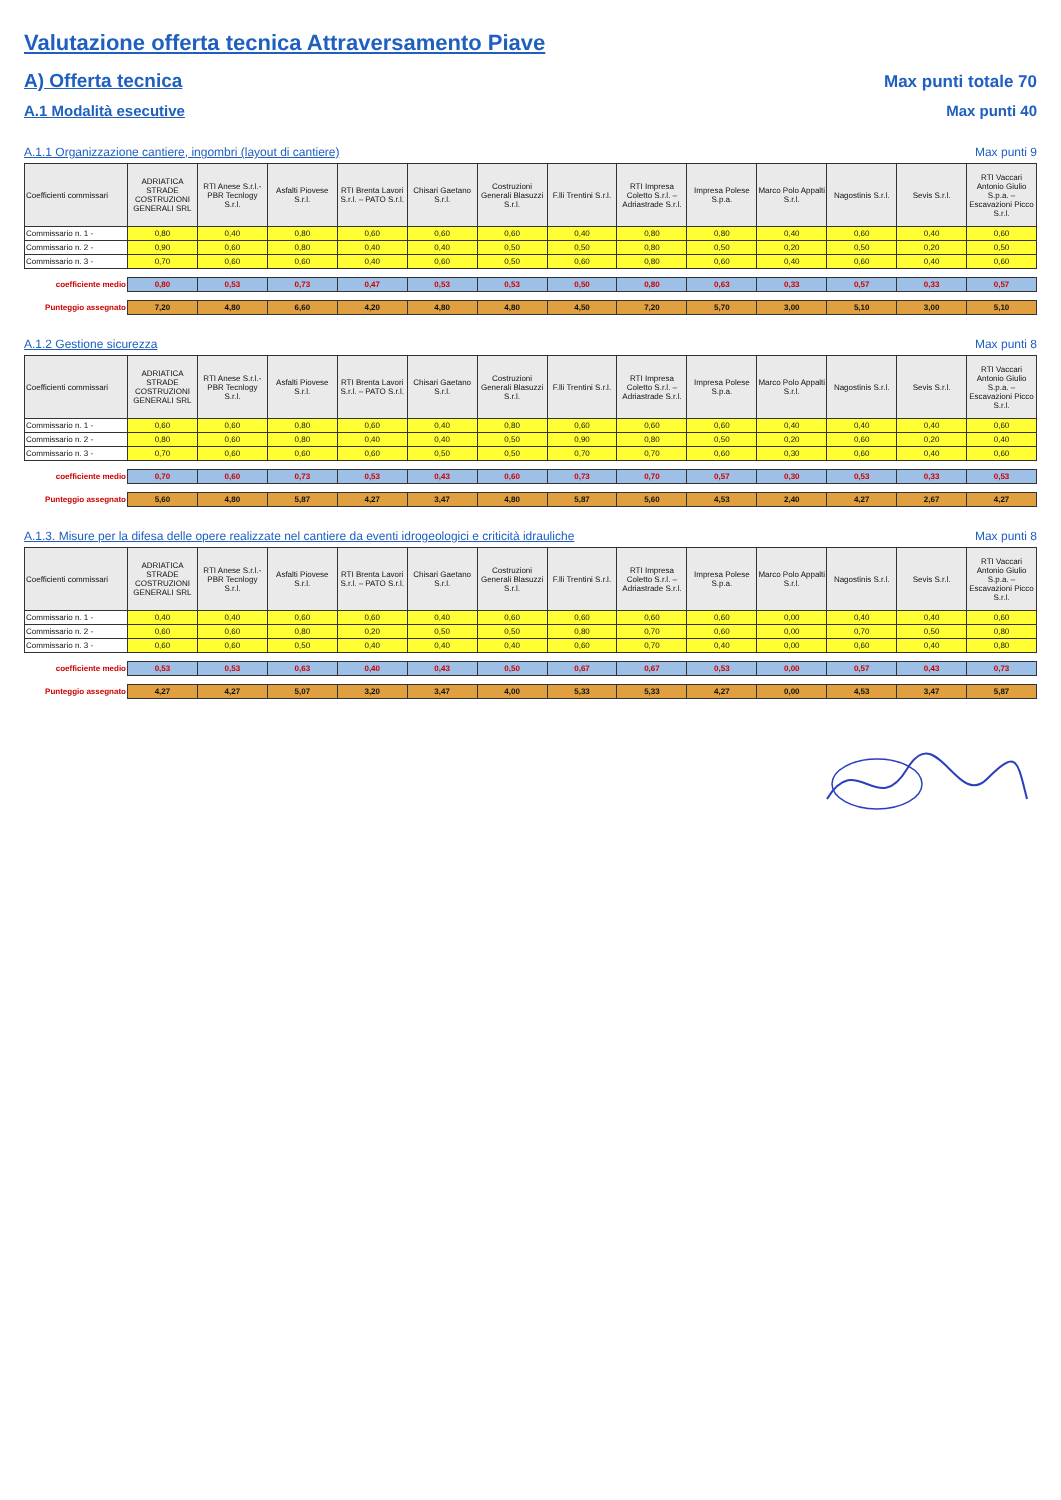Valutazione offerta tecnica Attraversamento Piave
A) Offerta tecnica
Max punti totale 70
A.1 Modalità esecutive
Max punti 40
A.1.1 Organizzazione cantiere, ingombri (layout di cantiere)
Max punti 9
| Coefficienti commissari | ADRIATICA STRADE COSTRUZIONI GENERALI SRL | RTI Anese S.r.l.-PBR Tecnlogy S.r.l. | Asfalti Piovese S.r.l. | RTI Brenta Lavori S.r.l. – PATO S.r.l. | Chisari Gaetano S.r.l. | Costruzioni Generali Blasuzzi S.r.l. | F.lli Trentini S.r.l. | RTI Impresa Coletto S.r.l. – Adriastrade S.r.l. | Impresa Polese S.p.a. | Marco Polo Appalti S.r.l. | Nagostinis S.r.l. | Sevis S.r.l. | RTI Vaccari Antonio Giulio S.p.a. – Escavazioni Picco S.r.l. |
| --- | --- | --- | --- | --- | --- | --- | --- | --- | --- | --- | --- | --- | --- |
| Commissario n. 1 - | 0,80 | 0,40 | 0,80 | 0,60 | 0,60 | 0,60 | 0,40 | 0,80 | 0,80 | 0,40 | 0,60 | 0,40 | 0,60 |
| Commissario n. 2 - | 0,90 | 0,60 | 0,80 | 0,40 | 0,40 | 0,50 | 0,50 | 0,80 | 0,50 | 0,20 | 0,50 | 0,20 | 0,50 |
| Commissario n. 3 - | 0,70 | 0,60 | 0,60 | 0,40 | 0,60 | 0,50 | 0,60 | 0,80 | 0,60 | 0,40 | 0,60 | 0,40 | 0,60 |
| coefficiente medio | 0,80 | 0,53 | 0,73 | 0,47 | 0,53 | 0,53 | 0,50 | 0,80 | 0,63 | 0,33 | 0,57 | 0,33 | 0,57 |
| Punteggio assegnato | 7,20 | 4,80 | 6,60 | 4,20 | 4,80 | 4,80 | 4,50 | 7,20 | 5,70 | 3,00 | 5,10 | 3,00 | 5,10 |
A.1.2 Gestione sicurezza
Max punti 8
| Coefficienti commissari | ADRIATICA STRADE COSTRUZIONI GENERALI SRL | RTI Anese S.r.l.-PBR Tecnlogy S.r.l. | Asfalti Piovese S.r.l. | RTI Brenta Lavori S.r.l. – PATO S.r.l. | Chisari Gaetano S.r.l. | Costruzioni Generali Blasuzzi S.r.l. | F.lli Trentini S.r.l. | RTI Impresa Coletto S.r.l. – Adriastrade S.r.l. | Impresa Polese S.p.a. | Marco Polo Appalti S.r.l. | Nagostinis S.r.l. | Sevis S.r.l. | RTI Vaccari Antonio Giulio S.p.a. – Escavazioni Picco S.r.l. |
| --- | --- | --- | --- | --- | --- | --- | --- | --- | --- | --- | --- | --- | --- |
| Commissario n. 1 - | 0,60 | 0,60 | 0,80 | 0,60 | 0,40 | 0,80 | 0,60 | 0,60 | 0,60 | 0,40 | 0,40 | 0,40 | 0,60 |
| Commissario n. 2 - | 0,80 | 0,60 | 0,80 | 0,40 | 0,40 | 0,50 | 0,90 | 0,80 | 0,50 | 0,20 | 0,60 | 0,20 | 0,40 |
| Commissario n. 3 - | 0,70 | 0,60 | 0,60 | 0,60 | 0,50 | 0,50 | 0,70 | 0,70 | 0,60 | 0,30 | 0,60 | 0,40 | 0,60 |
| coefficiente medio | 0,70 | 0,60 | 0,73 | 0,53 | 0,43 | 0,60 | 0,73 | 0,70 | 0,57 | 0,30 | 0,53 | 0,33 | 0,53 |
| Punteggio assegnato | 5,60 | 4,80 | 5,87 | 4,27 | 3,47 | 4,80 | 5,87 | 5,60 | 4,53 | 2,40 | 4,27 | 2,67 | 4,27 |
A.1.3. Misure per la difesa delle opere realizzate nel cantiere da eventi idrogeologici e criticità idrauliche
Max punti 8
| Coefficienti commissari | ADRIATICA STRADE COSTRUZIONI GENERALI SRL | RTI Anese S.r.l.-PBR Tecnlogy S.r.l. | Asfalti Piovese S.r.l. | RTI Brenta Lavori S.r.l. – PATO S.r.l. | Chisari Gaetano S.r.l. | Costruzioni Generali Blasuzzi S.r.l. | F.lli Trentini S.r.l. | RTI Impresa Coletto S.r.l. – Adriastrade S.r.l. | Impresa Polese S.p.a. | Marco Polo Appalti S.r.l. | Nagostinis S.r.l. | Sevis S.r.l. | RTI Vaccari Antonio Giulio S.p.a. – Escavazioni Picco S.r.l. |
| --- | --- | --- | --- | --- | --- | --- | --- | --- | --- | --- | --- | --- | --- |
| Commissario n. 1 - | 0,40 | 0,40 | 0,60 | 0,60 | 0,40 | 0,60 | 0,60 | 0,60 | 0,60 | 0,00 | 0,40 | 0,40 | 0,60 |
| Commissario n. 2 - | 0,60 | 0,60 | 0,80 | 0,20 | 0,50 | 0,50 | 0,80 | 0,70 | 0,60 | 0,00 | 0,70 | 0,50 | 0,80 |
| Commissario n. 3 - | 0,60 | 0,60 | 0,50 | 0,40 | 0,40 | 0,40 | 0,60 | 0,70 | 0,40 | 0,00 | 0,60 | 0,40 | 0,80 |
| coefficiente medio | 0,53 | 0,53 | 0,63 | 0,40 | 0,43 | 0,50 | 0,67 | 0,67 | 0,53 | 0,00 | 0,57 | 0,43 | 0,73 |
| Punteggio assegnato | 4,27 | 4,27 | 5,07 | 3,20 | 3,47 | 4,00 | 5,33 | 5,33 | 4,27 | 0,00 | 4,53 | 3,47 | 5,87 |